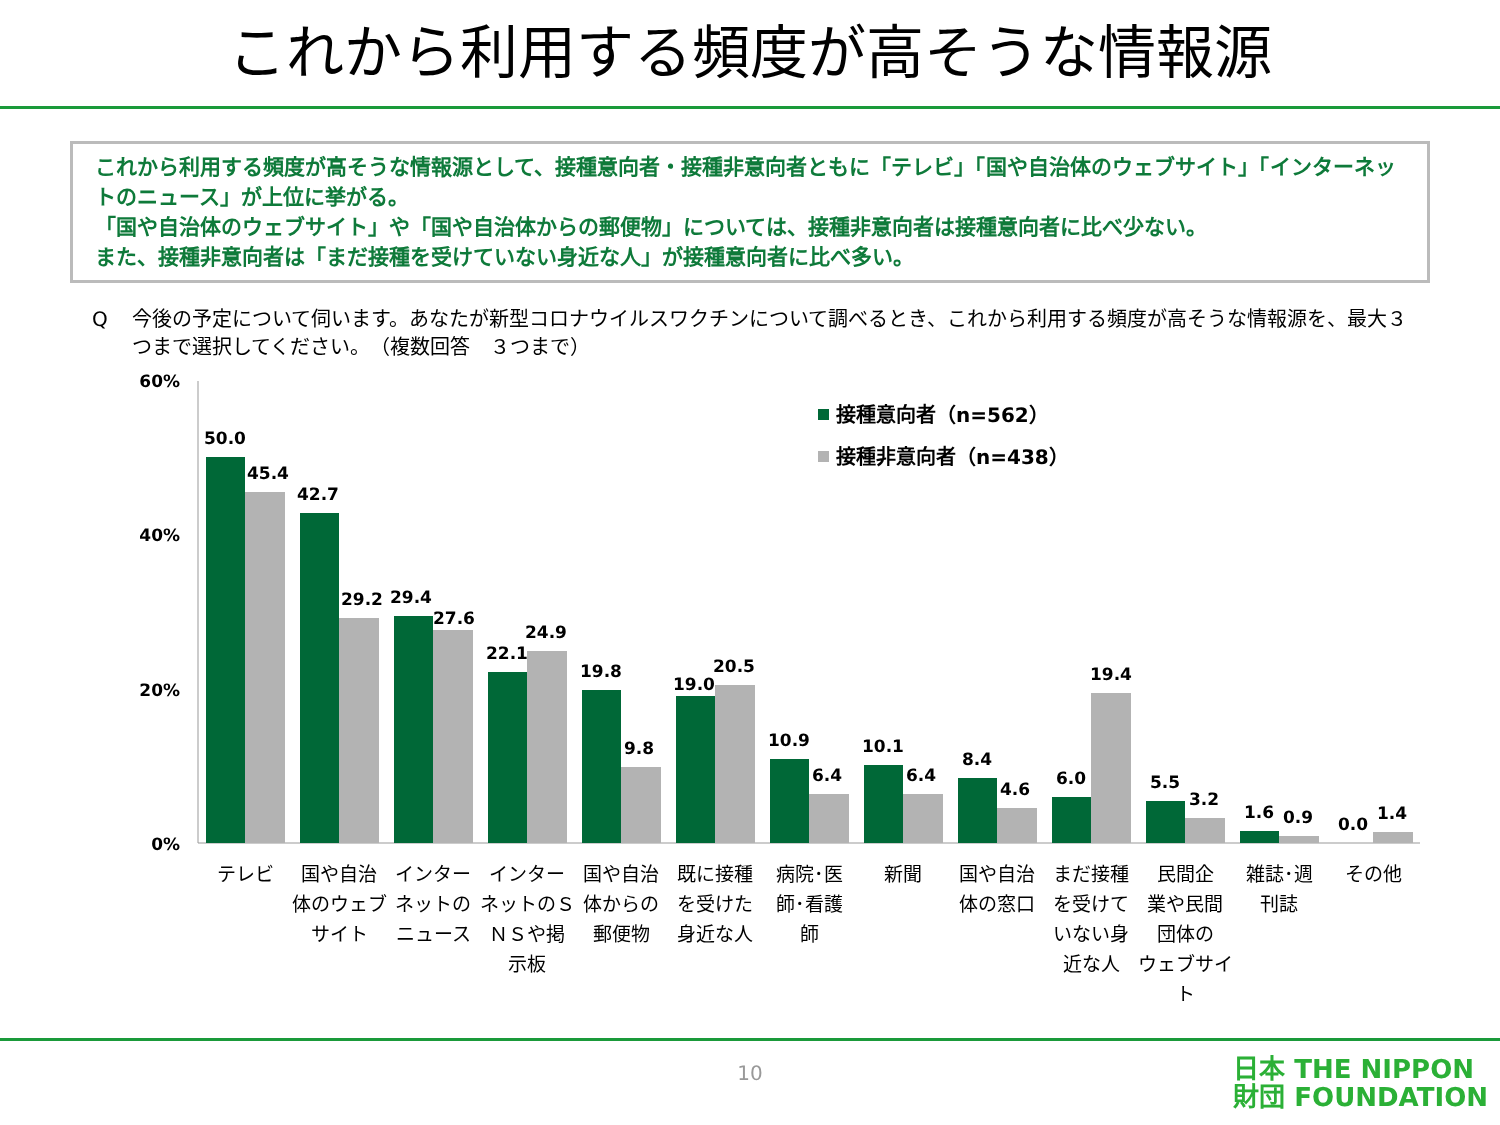これから利用する頻度が高そうな情報源
これから利用する頻度が高そうな情報源として、接種意向者・接種非意向者ともに「テレビ」「国や自治体のウェブサイト」「インターネットのニュース」が上位に挙がる。
「国や自治体のウェブサイト」や「国や自治体からの郵便物」については、接種非意向者は接種意向者に比べ少ない。
また、接種非意向者は「まだ接種を受けていない身近な人」が接種意向者に比べ多い。
Q 今後の予定について伺います。あなたが新型コロナウイルスワクチンについて調べるとき、これから利用する頻度が高そうな情報源を、最大３つまで選択してください。　（複数回答　３つまで）
60%
40%
20%
0%
接種意向者（n=562）
接種非意向者（n=438）
50.0
45.4
42.7
29.2
29.4
27.6
22.1
24.9
19.8
9.8
19.0
20.5
10.9
6.4
10.1
6.4
8.4
4.6
6.0
19.4
5.5
3.2
1.6
0.9
0.0
1.4
テレビ
国や自治
体のウェブ
サイト
インター
ネットの
ニュース
インター
ネットのＳ
ＮＳや掲
示板
国や自治
体からの
郵便物
既に接種
を受けた
身近な人
病院･医
師･看護
師
新聞
国や自治
体の窓口
まだ接種
を受けて
いない身
近な人
民間企
業や民間
団体の
ウェブサイ
ト
雑誌･週
刊誌
その他
10
日本 THE NIPPON
財団 FOUNDATION